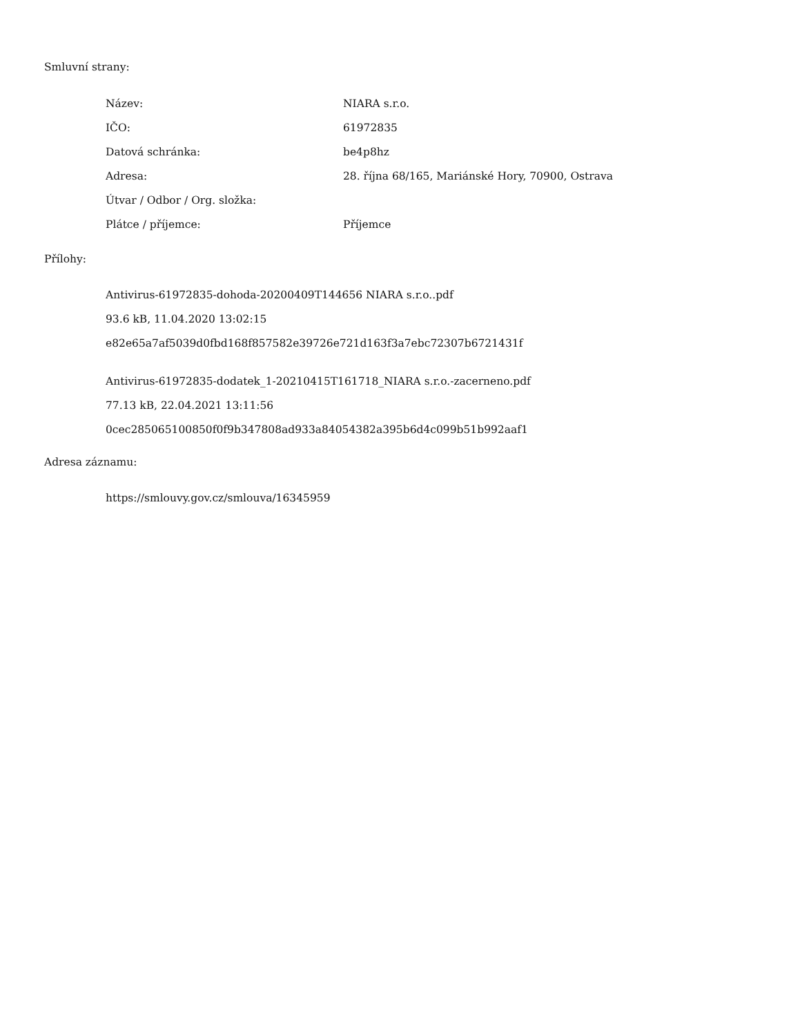Smluvní strany:
| Název: | NIARA s.r.o. |
| IČO: | 61972835 |
| Datová schránka: | be4p8hz |
| Adresa: | 28. října 68/165, Mariánské Hory, 70900, Ostrava |
| Útvar / Odbor / Org. složka: | |
| Plátce / příjemce: | Příjemce |
Přílohy:
Antivirus-61972835-dohoda-20200409T144656 NIARA s.r.o..pdf
93.6 kB, 11.04.2020 13:02:15
e82e65a7af5039d0fbd168f857582e39726e721d163f3a7ebc72307b6721431f
Antivirus-61972835-dodatek_1-20210415T161718_NIARA s.r.o.-zacerneno.pdf
77.13 kB, 22.04.2021 13:11:56
0cec285065100850f0f9b347808ad933a84054382a395b6d4c099b51b992aaf1
Adresa záznamu:
https://smlouvy.gov.cz/smlouva/16345959